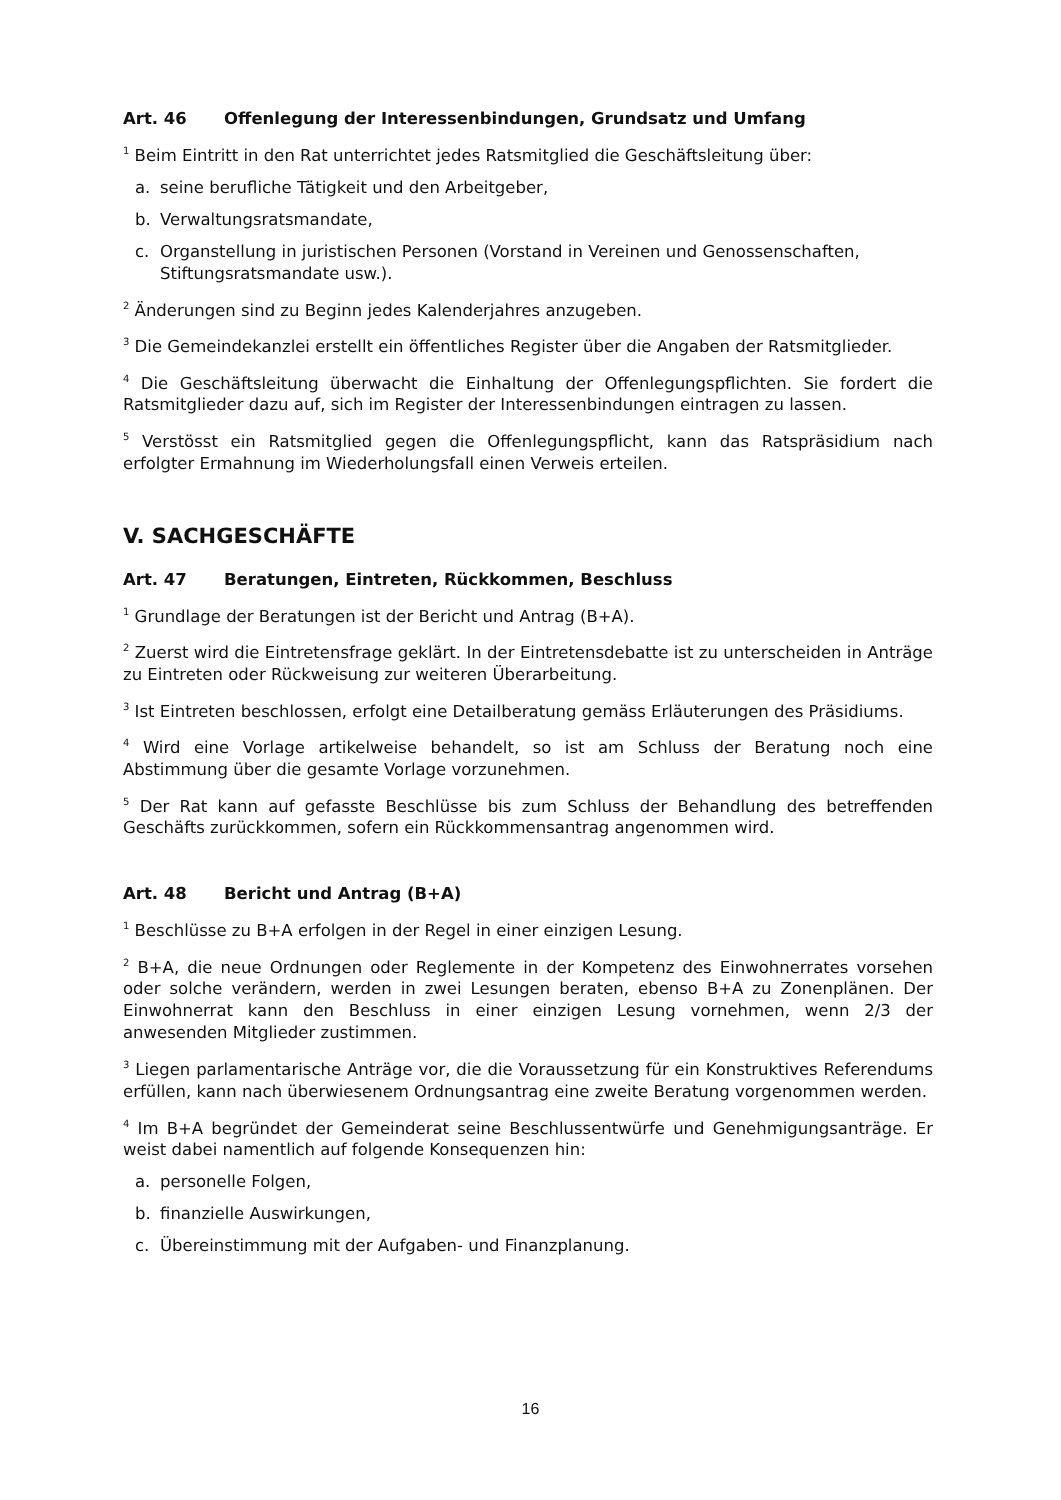Art. 46 Offenlegung der Interessenbindungen, Grundsatz und Umfang
<sup>1</sup> Beim Eintritt in den Rat unterrichtet jedes Ratsmitglied die Geschäftsleitung über:
a. seine berufliche Tätigkeit und den Arbeitgeber,
b. Verwaltungsratsmandate,
c. Organstellung in juristischen Personen (Vorstand in Vereinen und Genossenschaften, Stiftungsratsmandate usw.).
<sup>2</sup> Änderungen sind zu Beginn jedes Kalenderjahres anzugeben.
<sup>3</sup> Die Gemeindekanzlei erstellt ein öffentliches Register über die Angaben der Ratsmitglieder.
<sup>4</sup> Die Geschäftsleitung überwacht die Einhaltung der Offenlegungspflichten. Sie fordert die Ratsmitglieder dazu auf, sich im Register der Interessenbindungen eintragen zu lassen.
<sup>5</sup> Verstösst ein Ratsmitglied gegen die Offenlegungspflicht, kann das Ratspräsidium nach erfolgter Ermahnung im Wiederholungsfall einen Verweis erteilen.
V. SACHGESCHÄFTE
Art. 47 Beratungen, Eintreten, Rückkommen, Beschluss
<sup>1</sup> Grundlage der Beratungen ist der Bericht und Antrag (B+A).
<sup>2</sup> Zuerst wird die Eintretensfrage geklärt. In der Eintretensdebatte ist zu unterscheiden in Anträge zu Eintreten oder Rückweisung zur weiteren Überarbeitung.
<sup>3</sup> Ist Eintreten beschlossen, erfolgt eine Detailberatung gemäss Erläuterungen des Präsidiums.
<sup>4</sup> Wird eine Vorlage artikelweise behandelt, so ist am Schluss der Beratung noch eine Abstimmung über die gesamte Vorlage vorzunehmen.
<sup>5</sup> Der Rat kann auf gefasste Beschlüsse bis zum Schluss der Behandlung des betreffenden Geschäfts zurückkommen, sofern ein Rückkommensantrag angenommen wird.
Art. 48 Bericht und Antrag (B+A)
<sup>1</sup> Beschlüsse zu B+A erfolgen in der Regel in einer einzigen Lesung.
<sup>2</sup> B+A, die neue Ordnungen oder Reglemente in der Kompetenz des Einwohnerrates vorsehen oder solche verändern, werden in zwei Lesungen beraten, ebenso B+A zu Zonenplänen. Der Einwohnerrat kann den Beschluss in einer einzigen Lesung vornehmen, wenn 2/3 der anwesenden Mitglieder zustimmen.
<sup>3</sup> Liegen parlamentarische Anträge vor, die die Voraussetzung für ein Konstruktives Referendums erfüllen, kann nach überwiesenem Ordnungsantrag eine zweite Beratung vorgenommen werden.
<sup>4</sup> Im B+A begründet der Gemeinderat seine Beschlussentwürfe und Genehmigungsanträge. Er weist dabei namentlich auf folgende Konsequenzen hin:
a. personelle Folgen,
b. finanzielle Auswirkungen,
c. Übereinstimmung mit der Aufgaben- und Finanzplanung.
16